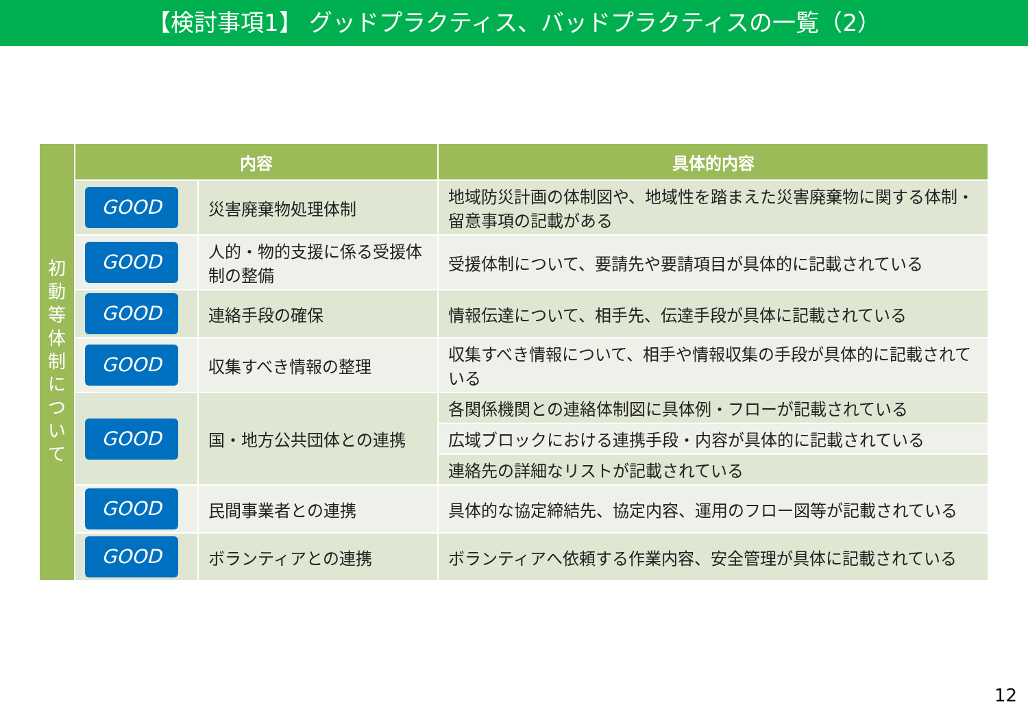【検討事項1】 グッドプラクティス、バッドプラクティスの一覧（2）
| 初 動 等 体 制 に つ い て | 内容 | | 具体的内容 |
| | GOOD | 災害廃棄物処理体制 | 地域防災計画の体制図や、地域性を踏まえた災害廃棄物に関する体制・留意事項の記載がある |
| | GOOD | 人的・物的支援に係る受援体制の整備 | 受援体制について、要請先や要請項目が具体的に記載されている |
| | GOOD | 連絡手段の確保 | 情報伝達について、相手先、伝達手段が具体に記載されている |
| | GOOD | 収集すべき情報の整理 | 収集すべき情報について、相手や情報収集の手段が具体的に記載されている |
| | GOOD | 国・地方公共団体との連携 | 各関係機関との連絡体制図に具体例・フローが記載されている |
| | | | 広域ブロックにおける連携手段・内容が具体的に記載されている |
| | | | 連絡先の詳細なリストが記載されている |
| | GOOD | 民間事業者との連携 | 具体的な協定締結先、協定内容、運用のフロー図等が記載されている |
| | GOOD | ボランティアとの連携 | ボランティアへ依頼する作業内容、安全管理が具体に記載されている |
12